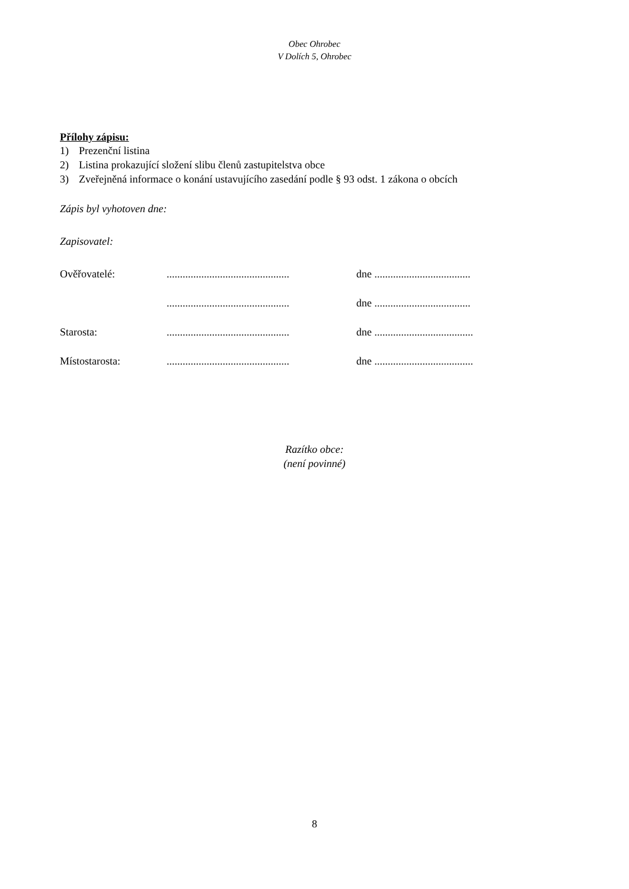Obec Ohrobec
V Dolích 5, Ohrobec
Přílohy zápisu:
1) Prezenční listina
2) Listina prokazující složení slibu členů zastupitelstva obce
3) Zveřejněná informace o konání ustavujícího zasedání podle § 93 odst. 1 zákona o obcích
Zápis byl vyhotoven dne:
Zapisovatel:
Ověřovatelé:
..............................................
dne ....................................
..............................................
dne ....................................
Starosta:
..............................................
dne .....................................
Místostarosta:
..............................................
dne .....................................
Razítko obce:
(není povinné)
8